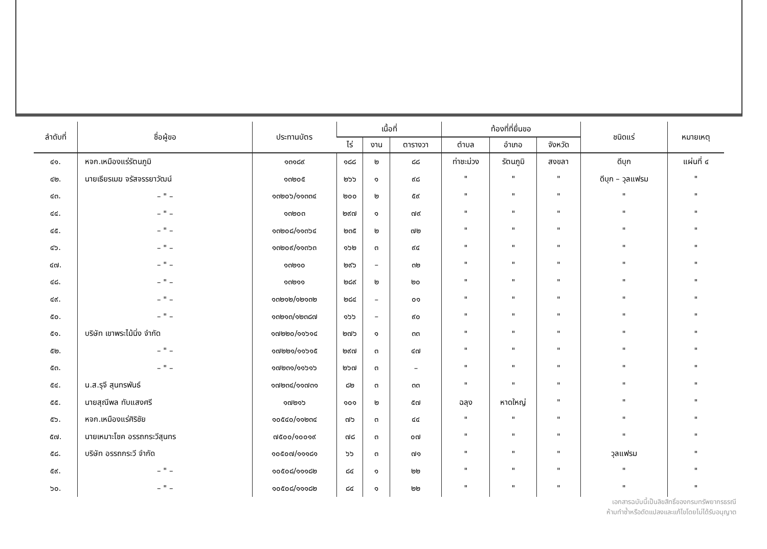| ลำดับที่ | ชื่อผู้ขอ | ประทานบัตร | เนื้อที่ | | | ท้องที่ที่ยื่นขอ | | | ชนิดแร่ | หมายเหตุ |
| --- | --- | --- | --- | --- | --- | --- | --- | --- | --- | --- |
| | | | ไร่ | งาน | ตารางวา | ตำบล | อำเภอ | จังหวัด | | |
| ๔๑. | หจก.เหมืองแร่รัตนภูมิ | ๑๓๑๘๙ | ๑๘๘ | ๒ | ๘๘ | ท่าชะม่วง | รัตนภูมิ | สงขลา | ดีบุก | แผ่นที่ ๔ |
| ๔๒. | นายเธียรเมฆ จรัสจรรยาวัฒน์ | ๑๓๒๐๕ | ๒๖๖ | ๑ | ๙๘ | " | " | " | ดีบุก – วุลแฟรม | " |
| ๔๓. | – " – | ๑๓๒๐๖/๑๑๓๓๔ | ๒๐๐ | ๒ | ๕๙ | " | " | " | " | " |
| ๔๔. | – " – | ๑๓๒๐๓ | ๒๙๗ | ๑ | ๗๙ | " | " | " | " | " |
| ๔๕. | – " – | ๑๓๒๐๘/๑๑๓๖๔ | ๒๓๕ | ๒ | ๗๒ | " | " | " | " | " |
| ๔๖. | – " – | ๑๓๒๐๙/๑๑๓๖๓ | ๑๖๒ | ๓ | ๙๔ | " | " | " | " | " |
| ๔๗. | – " – | ๑๓๒๑๐ | ๒๙๖ | – | ๓๒ | " | " | " | " | " |
| ๔๘. | – " – | ๑๓๒๑๑ | ๒๘๙ | ๒ | ๒๐ | " | " | " | " | " |
| ๔๙. | – " – | ๑๓๒๑๒/๑๒๑๓๒ | ๒๘๔ | – | ๐๑ | " | " | " | " | " |
| ๕๐. | – " – | ๑๓๒๑๓/๑๒๓๘๗ | ๑๖๖ | – | ๙๐ | " | " | " | " | " |
| ๕๑. | บริษัท เขาพระไม้นิ่ง จำกัด | ๑๗๒๒๐/๑๑๖๑๔ | ๒๗๖ | ๑ | ๓๓ | " | " | " | " | " |
| ๕๒. | – " – | ๑๗๒๒๑/๑๑๖๑๕ | ๒๙๗ | ๓ | ๔๗ | " | " | " | " | " |
| ๕๓. | – " – | ๑๗๒๓๑/๑๑๖๑๖ | ๒๖๗ | ๓ | – | " | " | " | " | " |
| ๕๔. | น.ส.รุจี สุนทรพันธ์ | ๑๗๒๓๔/๑๑๗๓๑ | ๘๒ | ๓ | ๓๓ | " | " | " | " | " |
| ๕๕. | นายสุณีพล ทับแสงศรี | ๑๗๒๑๖ | ๑๐๑ | ๒ | ๕๗ | ฉลุง | หาดใหญ่ | " | " | " |
| ๕๖. | หจก.เหมืองแร่ศิริชัย | ๑๐๕๔๐/๑๑๒๓๔ | ๗๖ | ๓ | ๔๔ | " | " | " | " | " |
| ๕๗. | นายเหมาะโชค อรรถกระวีสุนทร | ๗๕๐๐/๑๐๐๑๙ | ๗๘ | ๓ | ๐๗ | " | " | " | " | " |
| ๕๘. | บริษัท อรรถกระวี จำกัด | ๑๐๕๐๗/๑๑๑๘๑ | ๖๖ | ๓ | ๗๑ | " | " | " | วุลแฟรม | " |
| ๕๙. | – " – | ๑๐๕๐๘/๑๑๑๘๒ | ๘๔ | ๑ | ๒๒ | " | " | " | " | " |
| ๖๐. | – " – | ๑๐๕๐๘/๑๑๑๘๒ | ๘๔ | ๑ | ๒๒ | " | " | " | " | " |
เอกสารฉบับนี้เป็นลิขสิทธิ์ของกรมทรัพยากรธรณี
ห้ามทำซ้ำหรือดัดแปลงและแก้ไขโดยไม่ได้รับอนุญาต